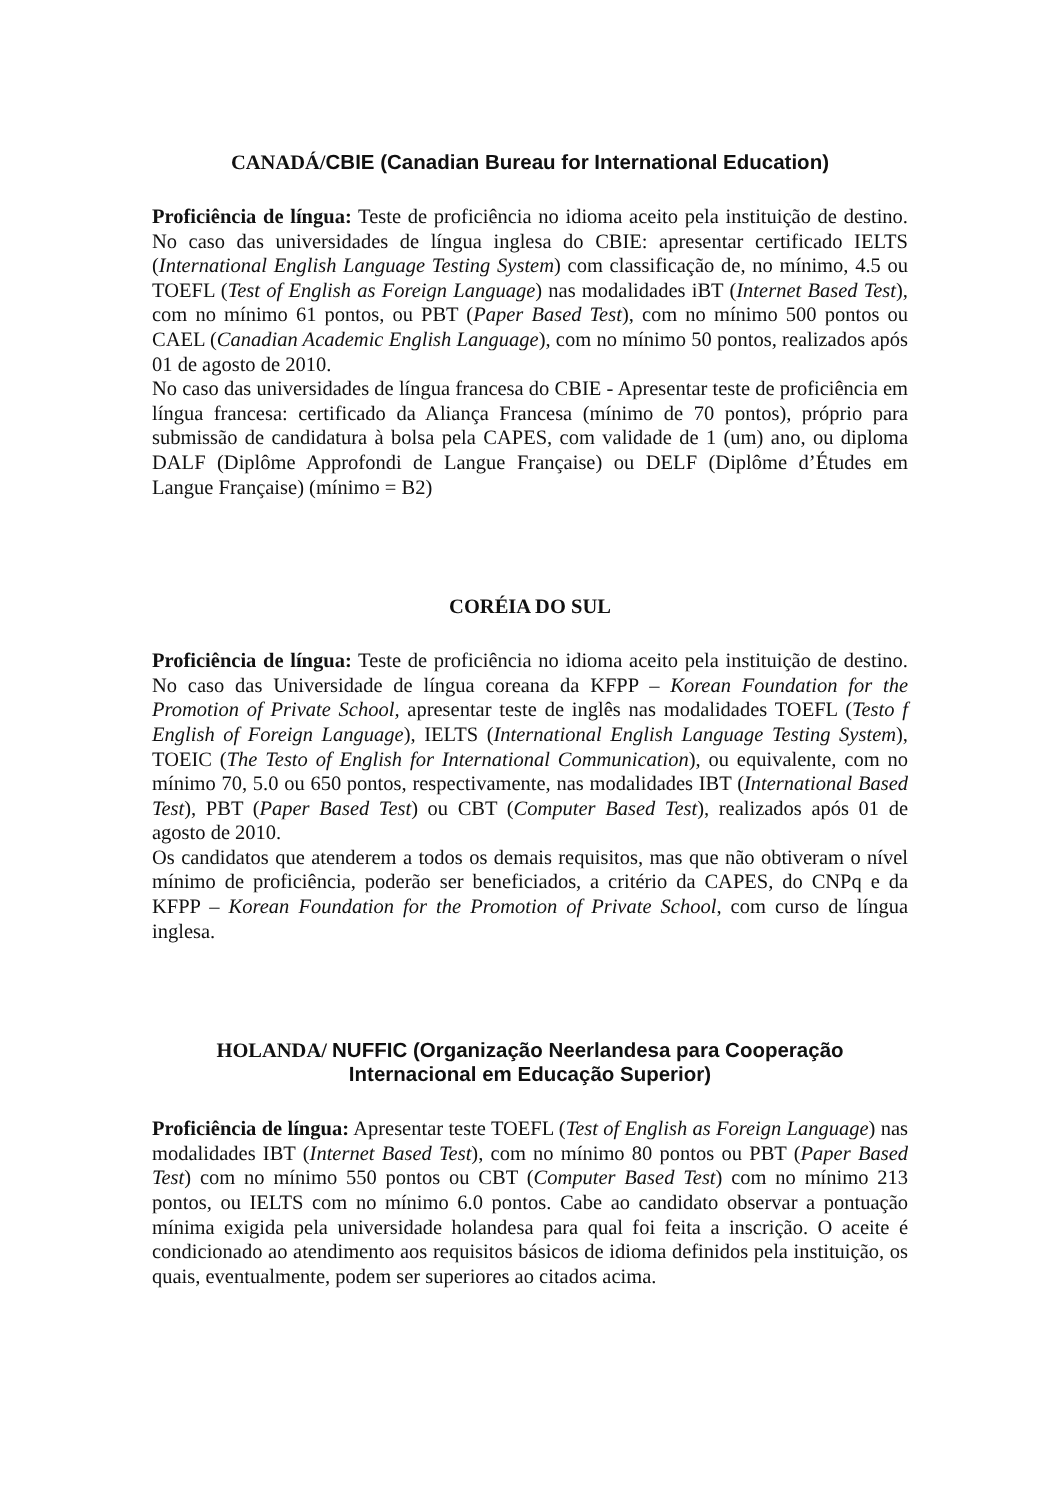CANADÁ/CBIE (Canadian Bureau for International Education)
Proficiência de língua: Teste de proficiência no idioma aceito pela instituição de destino. No caso das universidades de língua inglesa do CBIE: apresentar certificado IELTS (International English Language Testing System) com classificação de, no mínimo, 4.5 ou TOEFL (Test of English as Foreign Language) nas modalidades iBT (Internet Based Test), com no mínimo 61 pontos, ou PBT (Paper Based Test), com no mínimo 500 pontos ou CAEL (Canadian Academic English Language), com no mínimo 50 pontos, realizados após 01 de agosto de 2010.
No caso das universidades de língua francesa do CBIE - Apresentar teste de proficiência em língua francesa: certificado da Aliança Francesa (mínimo de 70 pontos), próprio para submissão de candidatura à bolsa pela CAPES, com validade de 1 (um) ano, ou diploma DALF (Diplôme Approfondi de Langue Française) ou DELF (Diplôme d’Études em Langue Française) (mínimo = B2)
CORÉIA DO SUL
Proficiência de língua: Teste de proficiência no idioma aceito pela instituição de destino. No caso das Universidade de língua coreana da KFPP – Korean Foundation for the Promotion of Private School, apresentar teste de inglês nas modalidades TOEFL (Testo f English of Foreign Language), IELTS (International English Language Testing System), TOEIC (The Testo of English for International Communication), ou equivalente, com no mínimo 70, 5.0 ou 650 pontos, respectivamente, nas modalidades IBT (International Based Test), PBT (Paper Based Test) ou CBT (Computer Based Test), realizados após 01 de agosto de 2010.
Os candidatos que atenderem a todos os demais requisitos, mas que não obtiveram o nível mínimo de proficiência, poderão ser beneficiados, a critério da CAPES, do CNPq e da KFPP – Korean Foundation for the Promotion of Private School, com curso de língua inglesa.
HOLANDA/ NUFFIC (Organização Neerlandesa para Cooperação
Internacional em Educação Superior)
Proficiência de língua: Apresentar teste TOEFL (Test of English as Foreign Language) nas modalidades IBT (Internet Based Test), com no mínimo 80 pontos ou PBT (Paper Based Test) com no mínimo 550 pontos ou CBT (Computer Based Test) com no mínimo 213 pontos, ou IELTS com no mínimo 6.0 pontos. Cabe ao candidato observar a pontuação mínima exigida pela universidade holandesa para qual foi feita a inscrição. O aceite é condicionado ao atendimento aos requisitos básicos de idioma definidos pela instituição, os quais, eventualmente, podem ser superiores ao citados acima.